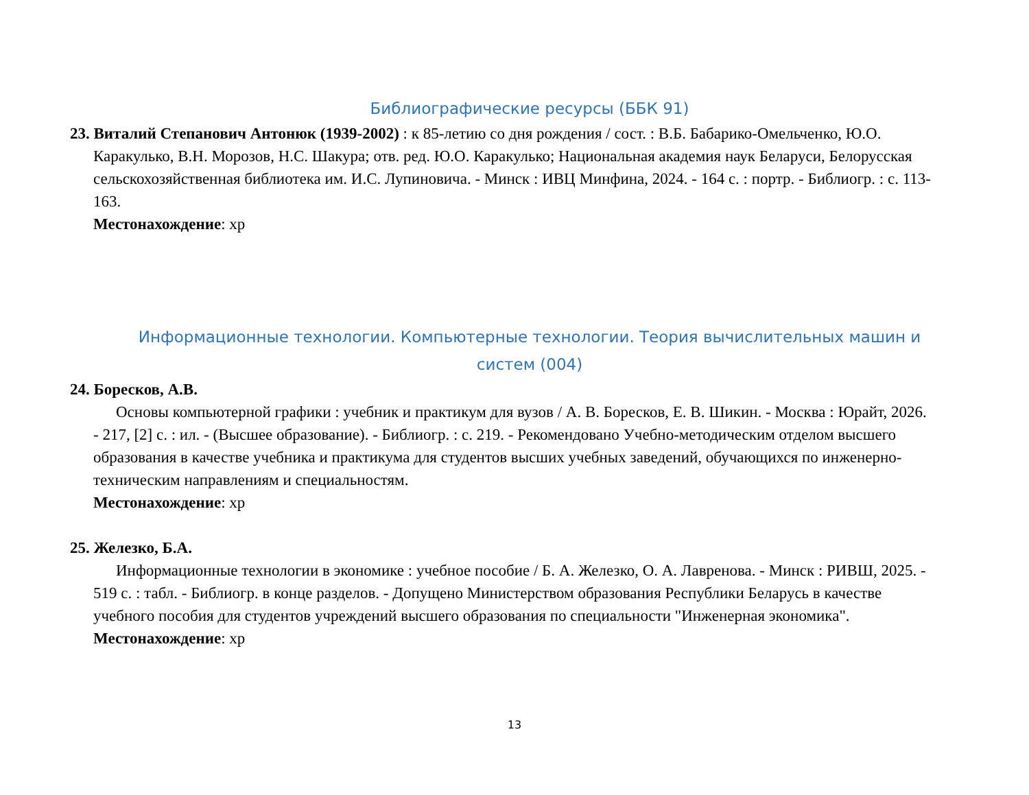Библиографические ресурсы (ББК 91)
23. Виталий Степанович Антонюк (1939-2002) : к 85-летию со дня рождения / сост. : В.Б. Бабарико-Омельченко, Ю.О. Каракулько, В.Н. Морозов, Н.С. Шакура; отв. ред. Ю.О. Каракулько; Национальная академия наук Беларуси, Белорусская сельскохозяйственная библиотека им. И.С. Лупиновича. - Минск : ИВЦ Минфина, 2024. - 164 с. : портр. - Библиогр. : с. 113-163.
Местонахождение: хр
Информационные технологии. Компьютерные технологии. Теория вычислительных машин и систем (004)
24. Боресков, А.В.
Основы компьютерной графики : учебник и практикум для вузов / А. В. Боресков, Е. В. Шикин. - Москва : Юрайт, 2026. - 217, [2] с. : ил. - (Высшее образование). - Библиогр. : с. 219. - Рекомендовано Учебно-методическим отделом высшего образования в качестве учебника и практикума для студентов высших учебных заведений, обучающихся по инженерно-техническим направлениям и специальностям.
Местонахождение: хр
25. Железко, Б.А.
Информационные технологии в экономике : учебное пособие / Б. А. Железко, О. А. Лавренова. - Минск : РИВШ, 2025. - 519 с. : табл. - Библиогр. в конце разделов. - Допущено Министерством образования Республики Беларусь в качестве учебного пособия для студентов учреждений высшего образования по специальности "Инженерная экономика".
Местонахождение: хр
13